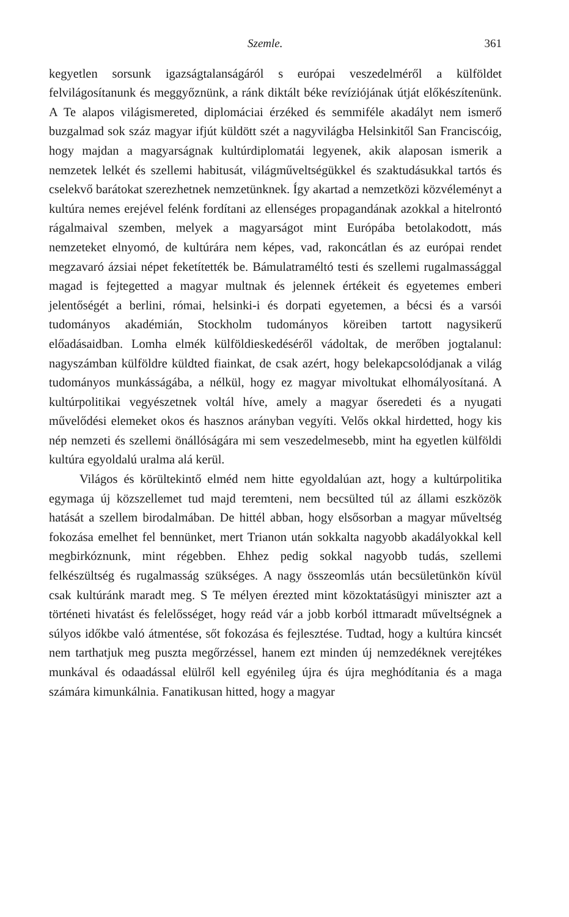Szemle. 361
kegyetlen sorsunk igazságtalanságáról s európai veszedelméről a külföldet felvilágosítanunk és meggyőznünk, a ránk diktált béke revíziójának útját előkészítenünk. A Te alapos világismereted, diplomáciai érzéked és semmiféle akadályt nem ismerő buzgalmad sok száz magyar ifjút küldött szét a nagyvilágba Helsinkitől San Franciscóig, hogy majdan a magyarságnak kultúrdiplomatái legyenek, akik alaposan ismerik a nemzetek lelkét és szellemi habitusát, világműveltségükkel és szaktudásukkal tartós és cselekvő barátokat szerezhetnek nemzetünknek. Így akartad a nemzetközi közvéleményt a kultúra nemes erejével felénk fordítani az ellenséges propagandának azokkal a hitelrontó rágalmaival szemben, melyek a magyarságot mint Európába betolakodott, más nemzeteket elnyomó, de kultúrára nem képes, vad, rakoncátlan és az európai rendet megzavaró ázsiai népet feketítették be. Bámulatraméltó testi és szellemi rugalmassággal magad is fejtegetted a magyar multnak és jelennek értékeit és egyetemes emberi jelentőségét a berlini, római, helsinki-i és dorpati egyetemen, a bécsi és a varsói tudományos akadémián, Stockholm tudományos köreiben tartott nagysikerű előadásaidban. Lomha elmék külföldieskedéséről vádoltak, de merőben jogtalanul: nagyszámban külföldre küldted fiainkat, de csak azért, hogy belekapcsolódjanak a világ tudományos munkásságába, a nélkül, hogy ez magyar mivoltukat elhomályosítaná. A kultúrpolitikai vegyészetnek voltál híve, amely a magyar őseredeti és a nyugati művelődési elemeket okos és hasznos arányban vegyíti. Velős okkal hirdetted, hogy kis nép nemzeti és szellemi önállóságára mi sem veszedelmesebb, mint ha egyetlen külföldi kultúra egyoldalú uralma alá kerül.
Világos és körültekintő elméd nem hitte egyoldalúan azt, hogy a kultúrpolitika egymaga új közszellemet tud majd teremteni, nem becsülted túl az állami eszközök hatását a szellem birodalmában. De hittél abban, hogy elsősorban a magyar műveltség fokozása emelhet fel bennünket, mert Trianon után sokkalta nagyobb akadályokkal kell megbirkóznunk, mint régebben. Ehhez pedig sokkal nagyobb tudás, szellemi felkészültség és rugalmasság szükséges. A nagy összeomlás után becsületünkön kívül csak kultúránk maradt meg. S Te mélyen érezted mint közoktatásügyi miniszter azt a történeti hivatást és felelősséget, hogy reád vár a jobb korból ittmaradt műveltségnek a súlyos időkbe való átmentése, sőt fokozása és fejlesztése. Tudtad, hogy a kultúra kincsét nem tarthatjuk meg puszta megőrzéssel, hanem ezt minden új nemzedéknek verejtékes munkával és odaadással elülről kell egyénileg újra és újra meghódítania és a maga számára kimunkálnia. Fanatikusan hitted, hogy a magyar